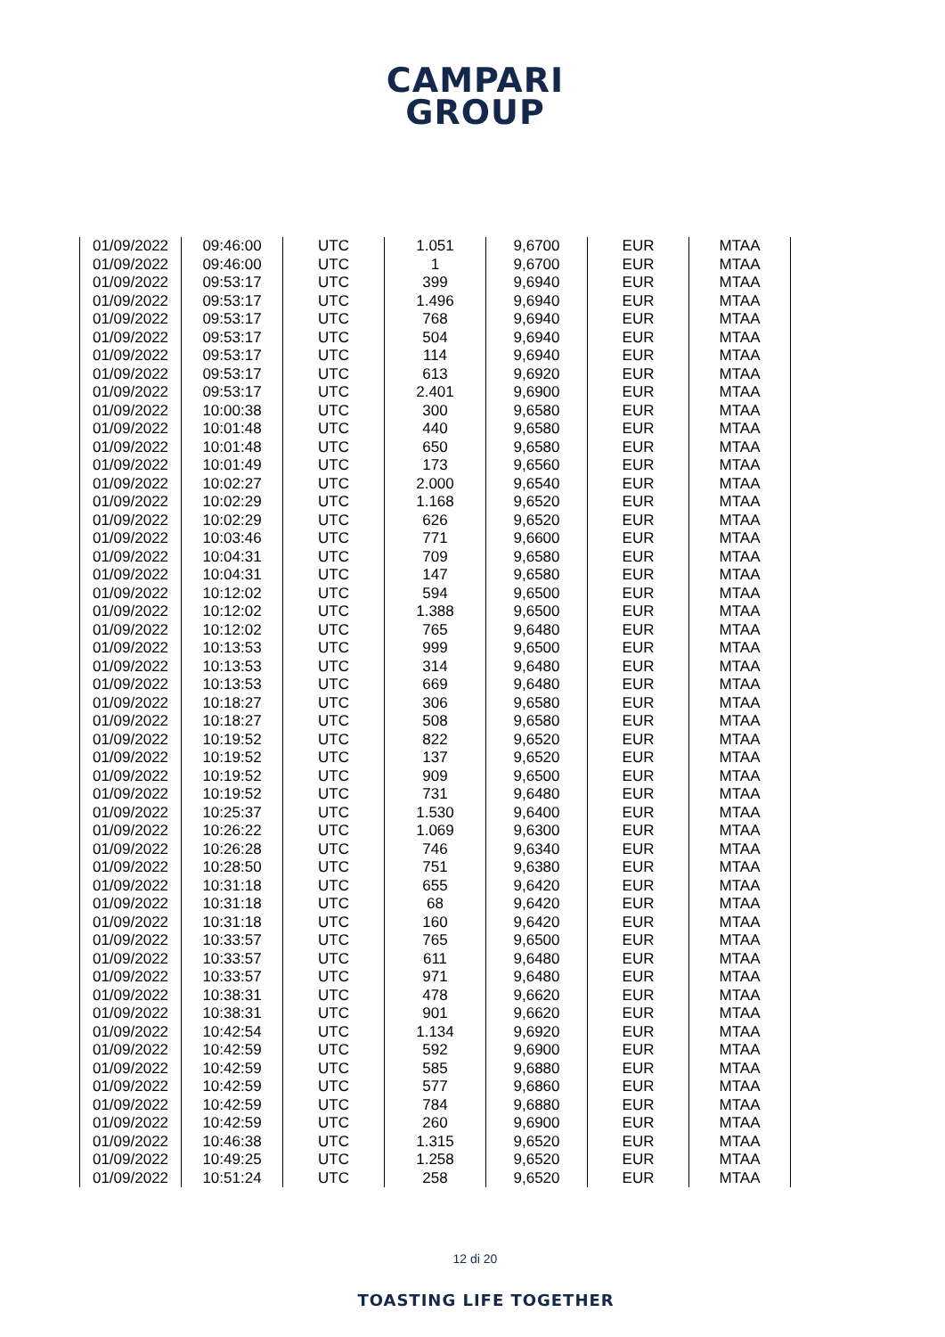CAMPARI
GROUP
| 01/09/2022 | 09:46:00 | UTC | 1.051 | 9,6700 | EUR | MTAA |
| 01/09/2022 | 09:46:00 | UTC | 1 | 9,6700 | EUR | MTAA |
| 01/09/2022 | 09:53:17 | UTC | 399 | 9,6940 | EUR | MTAA |
| 01/09/2022 | 09:53:17 | UTC | 1.496 | 9,6940 | EUR | MTAA |
| 01/09/2022 | 09:53:17 | UTC | 768 | 9,6940 | EUR | MTAA |
| 01/09/2022 | 09:53:17 | UTC | 504 | 9,6940 | EUR | MTAA |
| 01/09/2022 | 09:53:17 | UTC | 114 | 9,6940 | EUR | MTAA |
| 01/09/2022 | 09:53:17 | UTC | 613 | 9,6920 | EUR | MTAA |
| 01/09/2022 | 09:53:17 | UTC | 2.401 | 9,6900 | EUR | MTAA |
| 01/09/2022 | 10:00:38 | UTC | 300 | 9,6580 | EUR | MTAA |
| 01/09/2022 | 10:01:48 | UTC | 440 | 9,6580 | EUR | MTAA |
| 01/09/2022 | 10:01:48 | UTC | 650 | 9,6580 | EUR | MTAA |
| 01/09/2022 | 10:01:49 | UTC | 173 | 9,6560 | EUR | MTAA |
| 01/09/2022 | 10:02:27 | UTC | 2.000 | 9,6540 | EUR | MTAA |
| 01/09/2022 | 10:02:29 | UTC | 1.168 | 9,6520 | EUR | MTAA |
| 01/09/2022 | 10:02:29 | UTC | 626 | 9,6520 | EUR | MTAA |
| 01/09/2022 | 10:03:46 | UTC | 771 | 9,6600 | EUR | MTAA |
| 01/09/2022 | 10:04:31 | UTC | 709 | 9,6580 | EUR | MTAA |
| 01/09/2022 | 10:04:31 | UTC | 147 | 9,6580 | EUR | MTAA |
| 01/09/2022 | 10:12:02 | UTC | 594 | 9,6500 | EUR | MTAA |
| 01/09/2022 | 10:12:02 | UTC | 1.388 | 9,6500 | EUR | MTAA |
| 01/09/2022 | 10:12:02 | UTC | 765 | 9,6480 | EUR | MTAA |
| 01/09/2022 | 10:13:53 | UTC | 999 | 9,6500 | EUR | MTAA |
| 01/09/2022 | 10:13:53 | UTC | 314 | 9,6480 | EUR | MTAA |
| 01/09/2022 | 10:13:53 | UTC | 669 | 9,6480 | EUR | MTAA |
| 01/09/2022 | 10:18:27 | UTC | 306 | 9,6580 | EUR | MTAA |
| 01/09/2022 | 10:18:27 | UTC | 508 | 9,6580 | EUR | MTAA |
| 01/09/2022 | 10:19:52 | UTC | 822 | 9,6520 | EUR | MTAA |
| 01/09/2022 | 10:19:52 | UTC | 137 | 9,6520 | EUR | MTAA |
| 01/09/2022 | 10:19:52 | UTC | 909 | 9,6500 | EUR | MTAA |
| 01/09/2022 | 10:19:52 | UTC | 731 | 9,6480 | EUR | MTAA |
| 01/09/2022 | 10:25:37 | UTC | 1.530 | 9,6400 | EUR | MTAA |
| 01/09/2022 | 10:26:22 | UTC | 1.069 | 9,6300 | EUR | MTAA |
| 01/09/2022 | 10:26:28 | UTC | 746 | 9,6340 | EUR | MTAA |
| 01/09/2022 | 10:28:50 | UTC | 751 | 9,6380 | EUR | MTAA |
| 01/09/2022 | 10:31:18 | UTC | 655 | 9,6420 | EUR | MTAA |
| 01/09/2022 | 10:31:18 | UTC | 68 | 9,6420 | EUR | MTAA |
| 01/09/2022 | 10:31:18 | UTC | 160 | 9,6420 | EUR | MTAA |
| 01/09/2022 | 10:33:57 | UTC | 765 | 9,6500 | EUR | MTAA |
| 01/09/2022 | 10:33:57 | UTC | 611 | 9,6480 | EUR | MTAA |
| 01/09/2022 | 10:33:57 | UTC | 971 | 9,6480 | EUR | MTAA |
| 01/09/2022 | 10:38:31 | UTC | 478 | 9,6620 | EUR | MTAA |
| 01/09/2022 | 10:38:31 | UTC | 901 | 9,6620 | EUR | MTAA |
| 01/09/2022 | 10:42:54 | UTC | 1.134 | 9,6920 | EUR | MTAA |
| 01/09/2022 | 10:42:59 | UTC | 592 | 9,6900 | EUR | MTAA |
| 01/09/2022 | 10:42:59 | UTC | 585 | 9,6880 | EUR | MTAA |
| 01/09/2022 | 10:42:59 | UTC | 577 | 9,6860 | EUR | MTAA |
| 01/09/2022 | 10:42:59 | UTC | 784 | 9,6880 | EUR | MTAA |
| 01/09/2022 | 10:42:59 | UTC | 260 | 9,6900 | EUR | MTAA |
| 01/09/2022 | 10:46:38 | UTC | 1.315 | 9,6520 | EUR | MTAA |
| 01/09/2022 | 10:49:25 | UTC | 1.258 | 9,6520 | EUR | MTAA |
| 01/09/2022 | 10:51:24 | UTC | 258 | 9,6520 | EUR | MTAA |
12 di 20
TOASTING LIFE TOGETHER